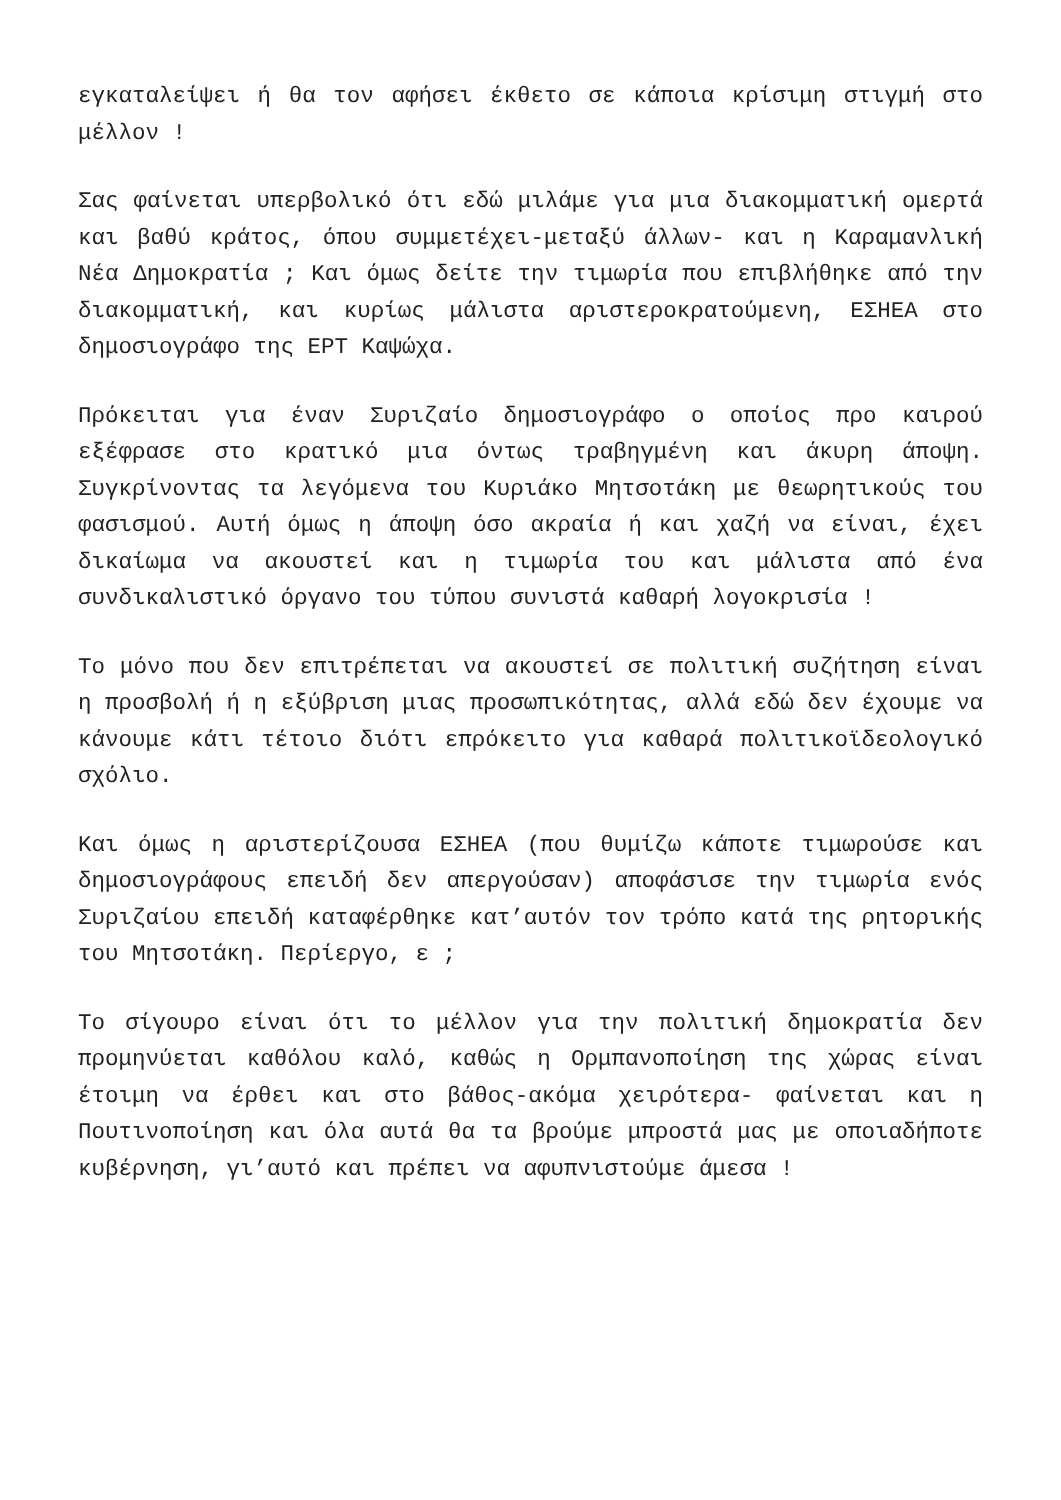εγκαταλείψει ή θα τον αφήσει έκθετο σε κάποια κρίσιμη στιγμή στο μέλλον !
Σας φαίνεται υπερβολικό ότι εδώ μιλάμε για μια διακομματική ομερτά και βαθύ κράτος, όπου συμμετέχει-μεταξύ άλλων- και η Καραμανλική Νέα Δημοκρατία ; Και όμως δείτε την τιμωρία που επιβλήθηκε από την διακομματική, και κυρίως μάλιστα αριστεροκρατούμενη, ΕΣΗΕΑ στο δημοσιογράφο της ΕΡΤ Καψώχα.
Πρόκειται για έναν Συριζαίο δημοσιογράφο ο οποίος προ καιρού εξέφρασε στο κρατικό μια όντως τραβηγμένη και άκυρη άποψη. Συγκρίνοντας τα λεγόμενα του Κυριάκο Μητσοτάκη με θεωρητικούς του φασισμού. Αυτή όμως η άποψη όσο ακραία ή και χαζή να είναι, έχει δικαίωμα να ακουστεί και η τιμωρία του και μάλιστα από ένα συνδικαλιστικό όργανο του τύπου συνιστά καθαρή λογοκρισία !
Το μόνο που δεν επιτρέπεται να ακουστεί σε πολιτική συζήτηση είναι η προσβολή ή η εξύβριση μιας προσωπικότητας, αλλά εδώ δεν έχουμε να κάνουμε κάτι τέτοιο διότι επρόκειτο για καθαρά πολιτικοϊδεολογικό σχόλιο.
Και όμως η αριστερίζουσα ΕΣΗΕΑ (που θυμίζω κάποτε τιμωρούσε και δημοσιογράφους επειδή δεν απεργούσαν) αποφάσισε την τιμωρία ενός Συριζαίου επειδή καταφέρθηκε κατ’αυτόν τον τρόπο κατά της ρητορικής του Μητσοτάκη. Περίεργο, ε ;
Το σίγουρο είναι ότι το μέλλον για την πολιτική δημοκρατία δεν προμηνύεται καθόλου καλό, καθώς η Ορμπανοποίηση της χώρας είναι έτοιμη να έρθει και στο βάθος-ακόμα χειρότερα- φαίνεται και η Πουτινοποίηση και όλα αυτά θα τα βρούμε μπροστά μας με οποιαδήποτε κυβέρνηση, γι’αυτό και πρέπει να αφυπνιστούμε άμεσα !